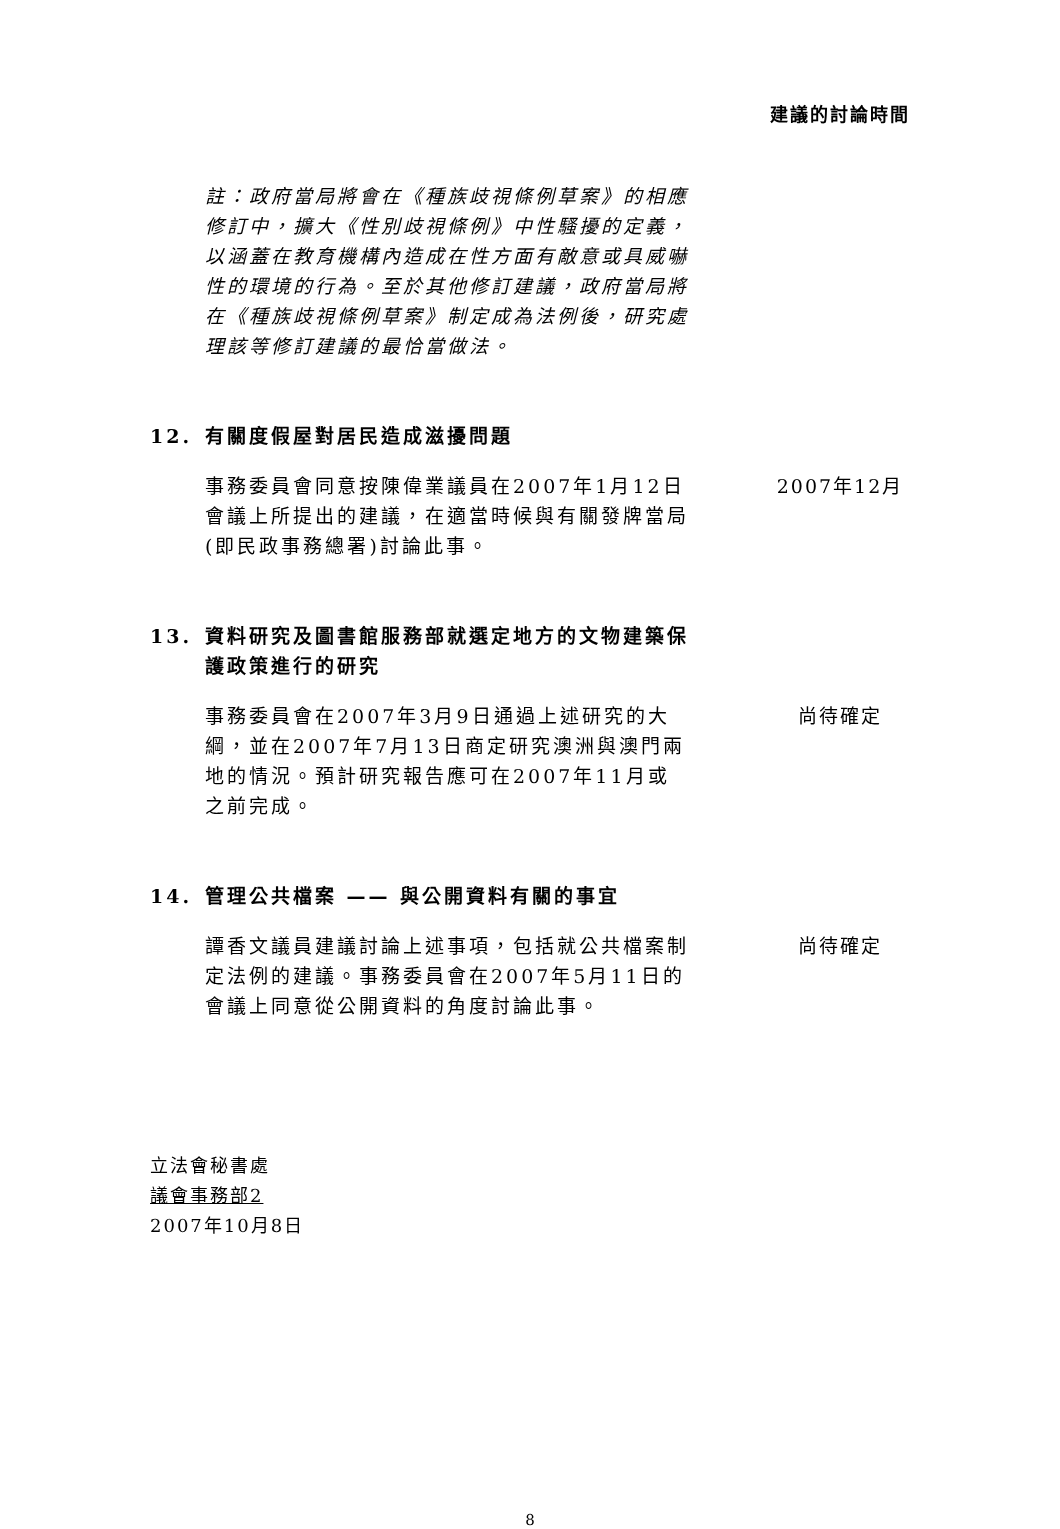建議的討論時間
註：政府當局將會在《種族歧視條例草案》的相應修訂中，擴大《性別歧視條例》中性騷擾的定義，以涵蓋在教育機構內造成在性方面有敵意或具威嚇性的環境的行為。至於其他修訂建議，政府當局將在《種族歧視條例草案》制定成為法例後，研究處理該等修訂建議的最恰當做法。
12. 有關度假屋對居民造成滋擾問題
事務委員會同意按陳偉業議員在2007年1月12日會議上所提出的建議，在適當時候與有關發牌當局(即民政事務總署)討論此事。
2007年12月
13. 資料研究及圖書館服務部就選定地方的文物建築保護政策進行的研究
事務委員會在2007年3月9日通過上述研究的大綱，並在2007年7月13日商定研究澳洲與澳門兩地的情況。預計研究報告應可在2007年11月或之前完成。
尚待確定
14. 管理公共檔案 —— 與公開資料有關的事宜
譚香文議員建議討論上述事項，包括就公共檔案制定法例的建議。事務委員會在2007年5月11日的會議上同意從公開資料的角度討論此事。
尚待確定
立法會秘書處
議會事務部2
2007年10月8日
8